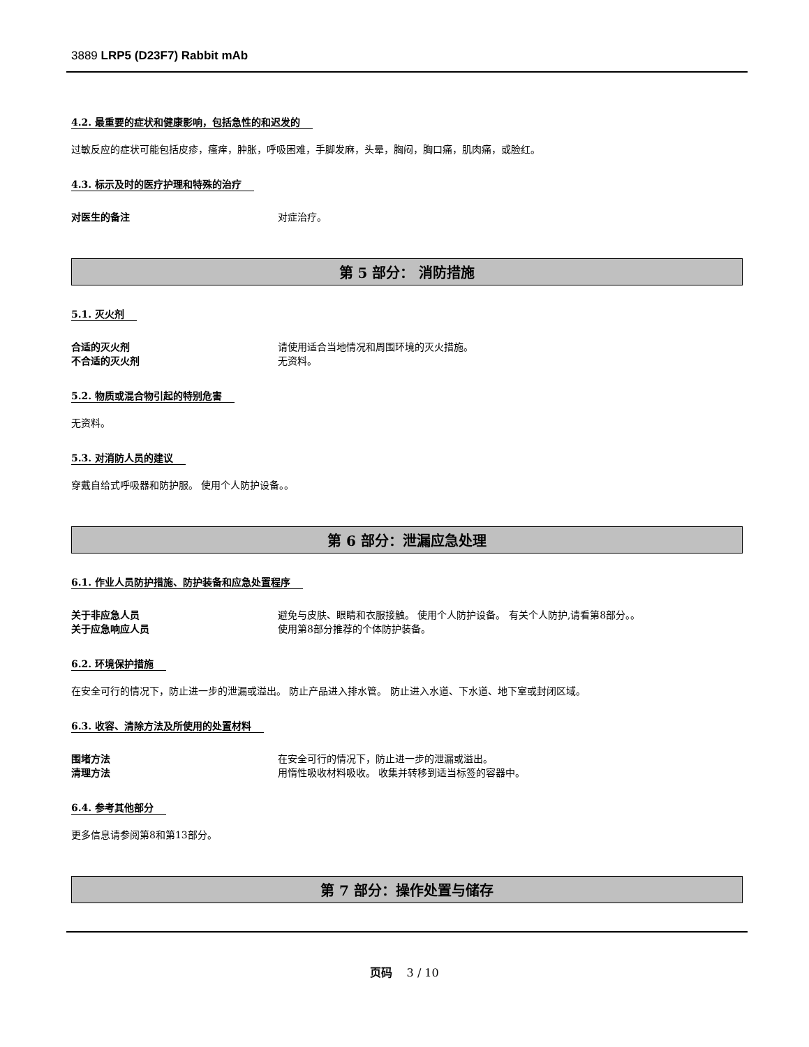3889 LRP5 (D23F7) Rabbit mAb
4.2. 最重要的症状和健康影响，包括急性的和迟发的
过敏反应的症状可能包括皮疹，瘙痒，肿胀，呼吸困难，手脚发麻，头晕，胸闷，胸口痛，肌肉痛，或脸红。
4.3. 标示及时的医疗护理和特殊的治疗
对医生的备注 对症治疗。
第 5 部分： 消防措施
5.1. 灭火剂
合适的灭火剂 请使用适合当地情况和周围环境的灭火措施。
不合适的灭火剂 无资料。
5.2. 物质或混合物引起的特别危害
无资料。
5.3. 对消防人员的建议
穿戴自给式呼吸器和防护服。 使用个人防护设备。。
第 6 部分：泄漏应急处理
6.1. 作业人员防护措施、防护装备和应急处置程序
关于非应急人员 避免与皮肤、眼睛和衣服接触。 使用个人防护设备。 有关个人防护,请看第8部分。。
关于应急响应人员 使用第8部分推荐的个体防护装备。
6.2. 环境保护措施
在安全可行的情况下，防止进一步的泄漏或溢出。 防止产品进入排水管。 防止进入水道、下水道、地下室或封闭区域。
6.3. 收容、清除方法及所使用的处置材料
围堵方法 在安全可行的情况下，防止进一步的泄漏或溢出。
清理方法 用惰性吸收材料吸收。 收集并转移到适当标签的容器中。
6.4. 参考其他部分
更多信息请参阅第8和第13部分。
第 7 部分：操作处置与储存
页码 3 / 10